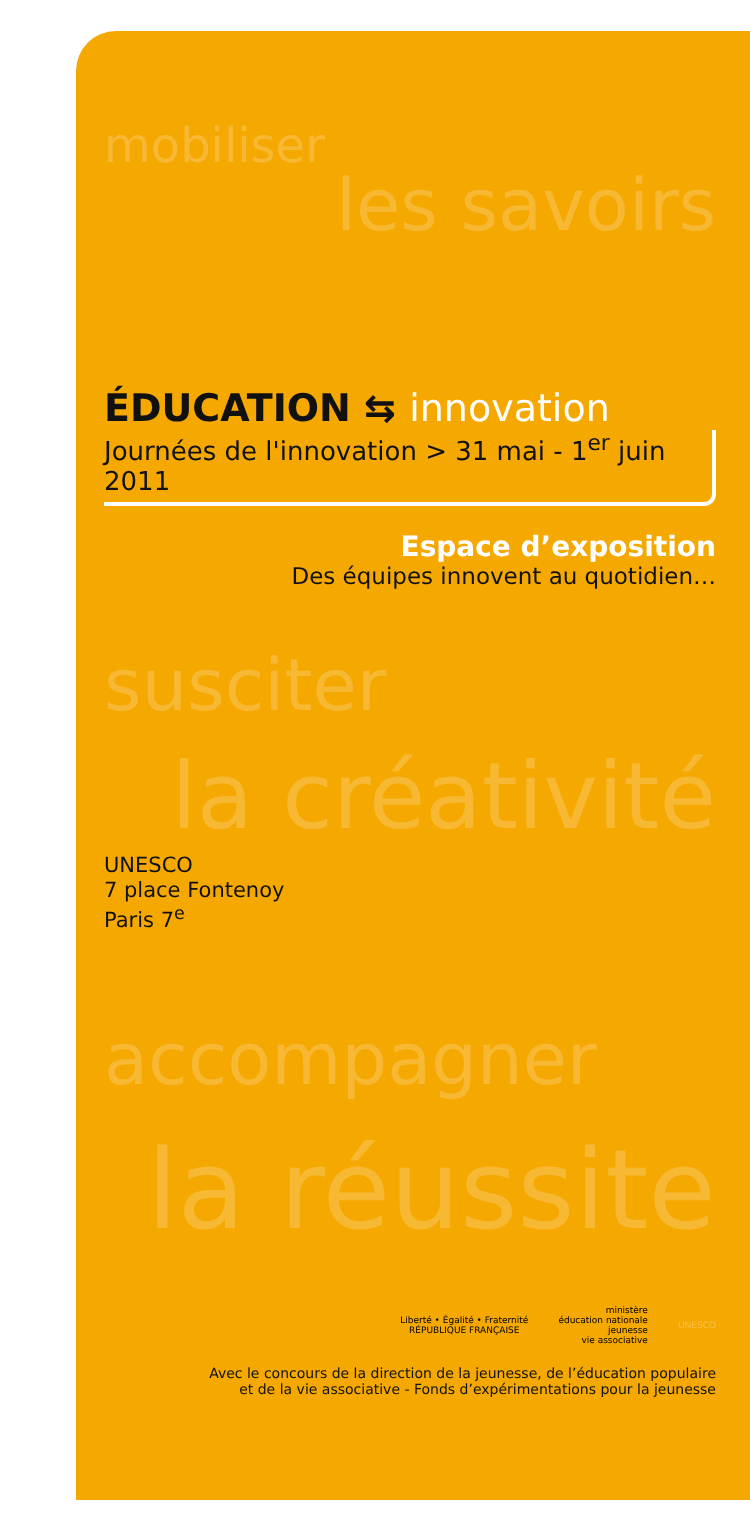mobiliser
les savoirs
ÉDUCATION ⇆ innovation
Journées de l'innovation > 31 mai - 1<sup>er</sup> juin 2011
Espace d’exposition
Des équipes innovent au quotidien…
susciter
la créativité
UNESCO
7 place Fontenoy
Paris 7<sup>e</sup>
accompagner
la réussite
Liberté • Égalité • Fraternité
RÉPUBLIQUE FRANÇAISE
ministère
éducation nationale
jeunesse
vie associative
UNESCO
Avec le concours de la direction de la jeunesse, de l’éducation populaire
et de la vie associative - Fonds d’expérimentations pour la jeunesse